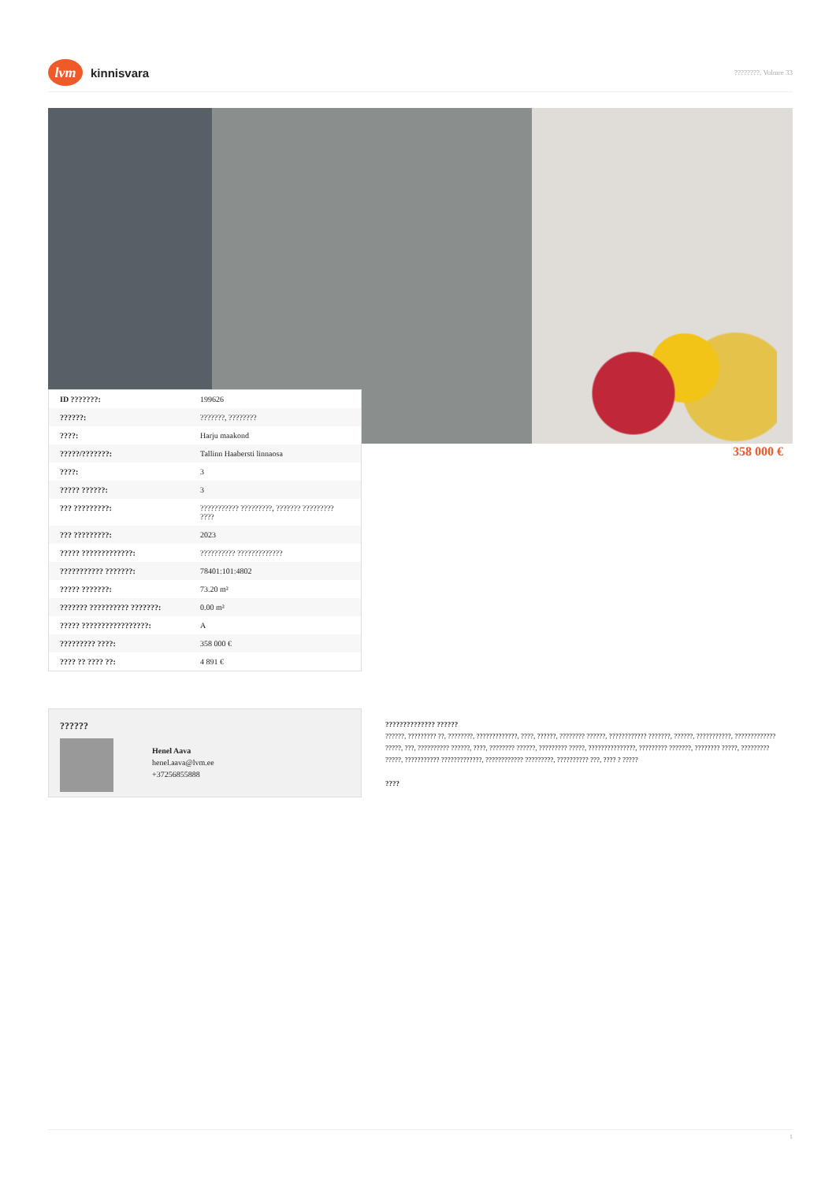lvm
kinnisvara
????????, Volmre 33
| ID ???????: | 199626 |
| ??????: | ???????, ???????? |
| ????: | Harju maakond |
| ?????/???????: | Tallinn Haabersti linnaosa |
| ????: | 3 |
| ????? ??????: | 3 |
| ??? ?????????: | ??????????? ?????????, ??????? ????????? ???? |
| ??? ?????????: | 2023 |
| ????? ?????????????: | ?????????? ????????????? |
| ??????????? ???????: | 78401:101:4802 |
| ????? ???????: | 73.20 m² |
| ??????? ?????????? ???????: | 0.00 m² |
| ????? ?????????????????: | A |
| ????????? ????: | 358 000 € |
| ???? ?? ???? ??: | 4 891 € |
358 000 €
??????
Henel Aava
henel.aava@lvm.ee
+37256855888
?????????????? ??????
??????, ????????? ??, ????????, ?????????????, ????, ??????, ???????? ??????, ???????????? ???????, ??????, ???????????, ????????????? ?????, ???, ?????????? ??????, ????, ???????? ??????, ????????? ?????, ???????????????, ????????? ???????, ???????? ?????, ????????? ?????, ??????????? ?????????????, ???????????? ?????????, ?????????? ???, ???? ? ?????
????
1